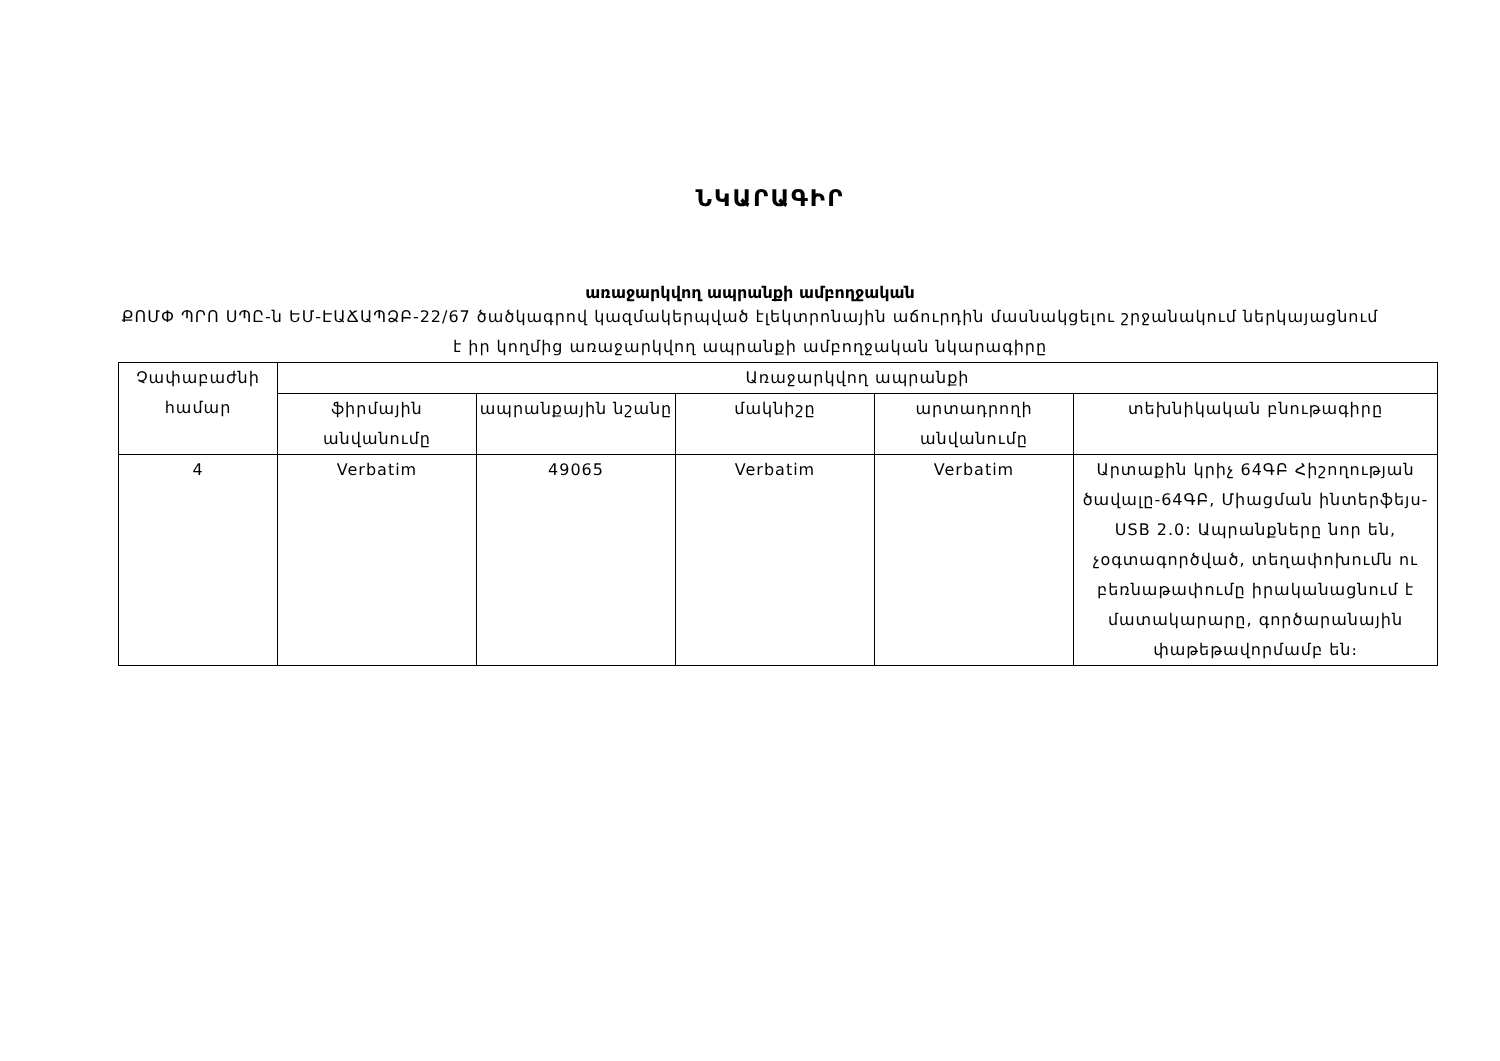ՆԿԱՐԱԳԻՐ
առաջարկվող ապրանքի ամբողջական
ՔՈՄՓ ՊՐՈ ՍՊԸ-ն ԵՄ-ԷԱՃԱՊՁԲ-22/67 ծածկագրով կազմակերպված էլեկտրոնային աճուրդին մասնակցելու շրջանակում ներկայացնում է իր կողմից առաջարկվող ապրանքի ամբողջական նկարագիրը
| Չափաբաժնի համար | Առաջարկվող ապրանքի | | | | |
| --- | --- | --- | --- | --- | --- |
| | ֆիրմային անվանումը | ապրանքային նշանը | մակնիշը | արտադրողի անվանումը | տեխնիկական բնութագիրը |
| 4 | Verbatim | 49065 | Verbatim | Verbatim | Արտաքին կրիչ 64ԳԲ Հիշողության ծավալը-64ԳԲ, Միացման ինտերֆեյս-USB 2.0: Ապրանքները նոր են, չօգտագործված, տեղափոխումն ու բեռնաթափումը իրականացնում է մատակարարը, գործարանային փաթեթավորմամբ են։ |